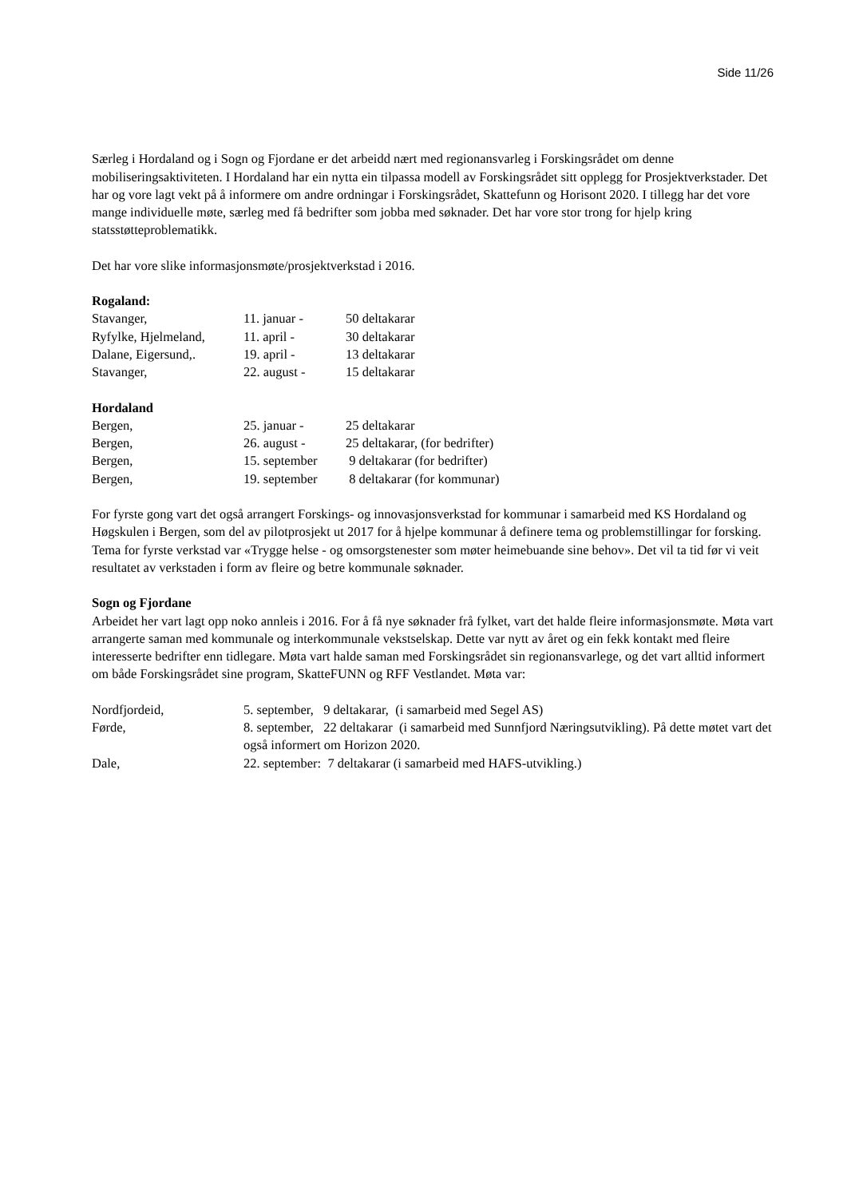Side 11/26
Særleg i Hordaland og i Sogn og Fjordane er det arbeidd nært med regionansvarleg i Forskingsrådet om denne mobiliseringsaktiviteten. I Hordaland har ein nytta ein tilpassa modell av Forskingsrådet sitt opplegg for Prosjektverkstader. Det har og vore lagt vekt på å informere om andre ordningar i Forskingsrådet, Skattefunn og Horisont 2020. I tillegg har det vore mange individuelle møte, særleg med få bedrifter som jobba med søknader. Det har vore stor trong for hjelp kring statsstøtteproblematikk.
Det har vore slike informasjonsmøte/prosjektverkstad i 2016.
Rogaland:
| Stavanger, | 11. januar - | 50 deltakarar |
| Ryfylke, Hjelmeland, | 11. april - | 30 deltakarar |
| Dalane, Eigersund,. | 19. april - | 13 deltakarar |
| Stavanger, | 22. august - | 15 deltakarar |
Hordaland
| Bergen, | 25. januar - | 25 deltakarar |
| Bergen, | 26. august - | 25 deltakarar, (for bedrifter) |
| Bergen, | 15. september | 9 deltakarar (for bedrifter) |
| Bergen, | 19. september | 8 deltakarar (for kommunar) |
For fyrste gong vart det også arrangert Forskings- og innovasjonsverkstad for kommunar i samarbeid med KS Hordaland og Høgskulen i Bergen, som del av pilotprosjekt ut 2017 for å hjelpe kommunar å definere tema og problemstillingar for forsking. Tema for fyrste verkstad var «Trygge helse - og omsorgstenester som møter heimebuande sine behov». Det vil ta tid før vi veit resultatet av verkstaden i form av fleire og betre kommunale søknader.
Sogn og Fjordane
Arbeidet her vart lagt opp noko annleis i 2016. For å få nye søknader frå fylket, vart det halde fleire informasjonsmøte. Møta vart arrangerte saman med kommunale og interkommunale vekstselskap. Dette var nytt av året og ein fekk kontakt med fleire interesserte bedrifter enn tidlegare. Møta vart halde saman med Forskingsrådet sin regionansvarlege, og det vart alltid informert om både Forskingsrådet sine program, SkatteFUNN og RFF Vestlandet. Møta var:
| Nordfjordeid, | 5. september, 9 deltakarar, (i samarbeid med Segel AS) |
| Førde, | 8. september, 22 deltakarar (i samarbeid med Sunnfjord Næringsutvikling). På dette møtet vart det også informert om Horizon 2020. |
| Dale, | 22. september: 7 deltakarar (i samarbeid med HAFS-utvikling.) |